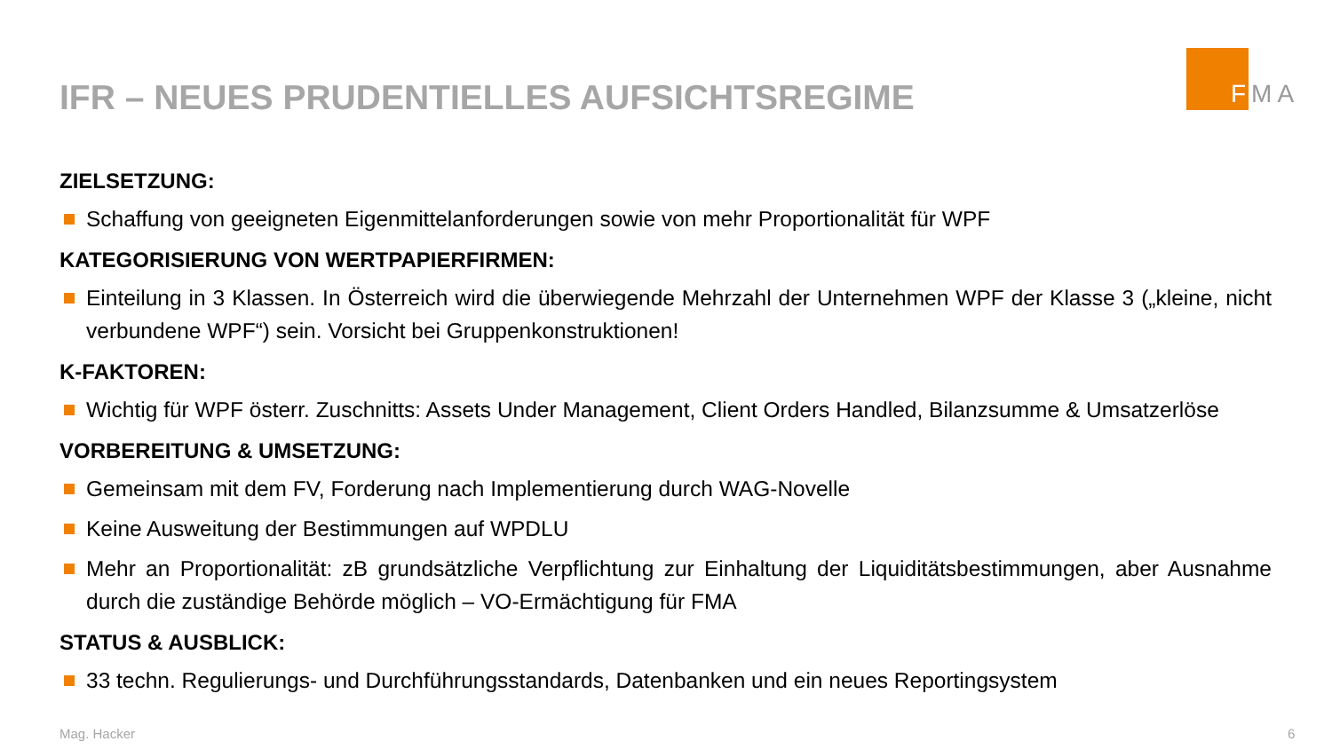FMA
IFR – NEUES PRUDENTIELLES AUFSICHTSREGIME
ZIELSETZUNG:
Schaffung von geeigneten Eigenmittelanforderungen sowie von mehr Proportionalität für WPF
KATEGORISIERUNG VON WERTPAPIERFIRMEN:
Einteilung in 3 Klassen. In Österreich wird die überwiegende Mehrzahl der Unternehmen WPF der Klasse 3 („kleine, nicht verbundene WPF“) sein. Vorsicht bei Gruppenkonstruktionen!
K-FAKTOREN:
Wichtig für WPF österr. Zuschnitts: Assets Under Management, Client Orders Handled, Bilanzsumme & Umsatzerlöse
VORBEREITUNG & UMSETZUNG:
Gemeinsam mit dem FV, Forderung nach Implementierung durch WAG-Novelle
Keine Ausweitung der Bestimmungen auf WPDLU
Mehr an Proportionalität: zB grundsätzliche Verpflichtung zur Einhaltung der Liquiditätsbestimmungen, aber Ausnahme durch die zuständige Behörde möglich – VO-Ermächtigung für FMA
STATUS & AUSBLICK:
33 techn. Regulierungs- und Durchführungsstandards, Datenbanken und ein neues Reportingsystem
Mag. Hacker 6